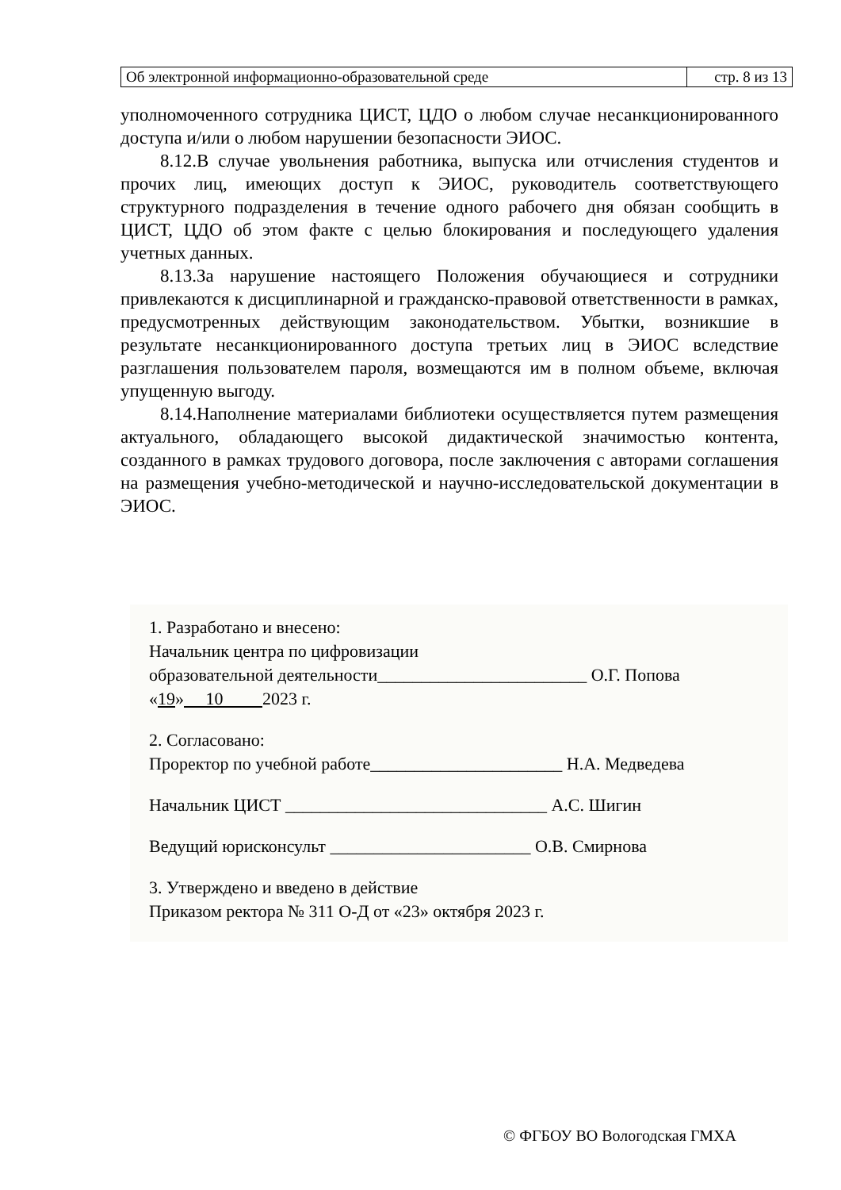| Об электронной информационно-образовательной среде | стр. 8 из 13 |
уполномоченного сотрудника ЦИСТ, ЦДО о любом случае несанкционированного доступа и/или о любом нарушении безопасности ЭИОС.
8.12.В случае увольнения работника, выпуска или отчисления студентов и прочих лиц, имеющих доступ к ЭИОС, руководитель соответствующего структурного подразделения в течение одного рабочего дня обязан сообщить в ЦИСТ, ЦДО об этом факте с целью блокирования и последующего удаления учетных данных.
8.13.За нарушение настоящего Положения обучающиеся и сотрудники привлекаются к дисциплинарной и гражданско-правовой ответственности в рамках, предусмотренных действующим законодательством. Убытки, возникшие в результате несанкционированного доступа третьих лиц в ЭИОС вследствие разглашения пользователем пароля, возмещаются им в полном объеме, включая упущенную выгоду.
8.14.Наполнение материалами библиотеки осуществляется путем размещения актуального, обладающего высокой дидактической значимостью контента, созданного в рамках трудового договора, после заключения с авторами соглашения на размещения учебно-методической и научно-исследовательской документации в ЭИОС.
1. Разработано и внесено:
Начальник центра по цифровизации
образовательной деятельности________________________ О.Г. Попова
«19» 10 2023 г.
2. Согласовано:
Проректор по учебной работе______________________ Н.А. Медведева
Начальник ЦИСТ ______________________________ А.С. Шигин
Ведущий юрисконсульт _______________________ О.В. Смирнова
3. Утверждено и введено в действие
Приказом ректора № 311 О-Д от «23» октября 2023 г.
© ФГБОУ ВО Вологодская ГМХА